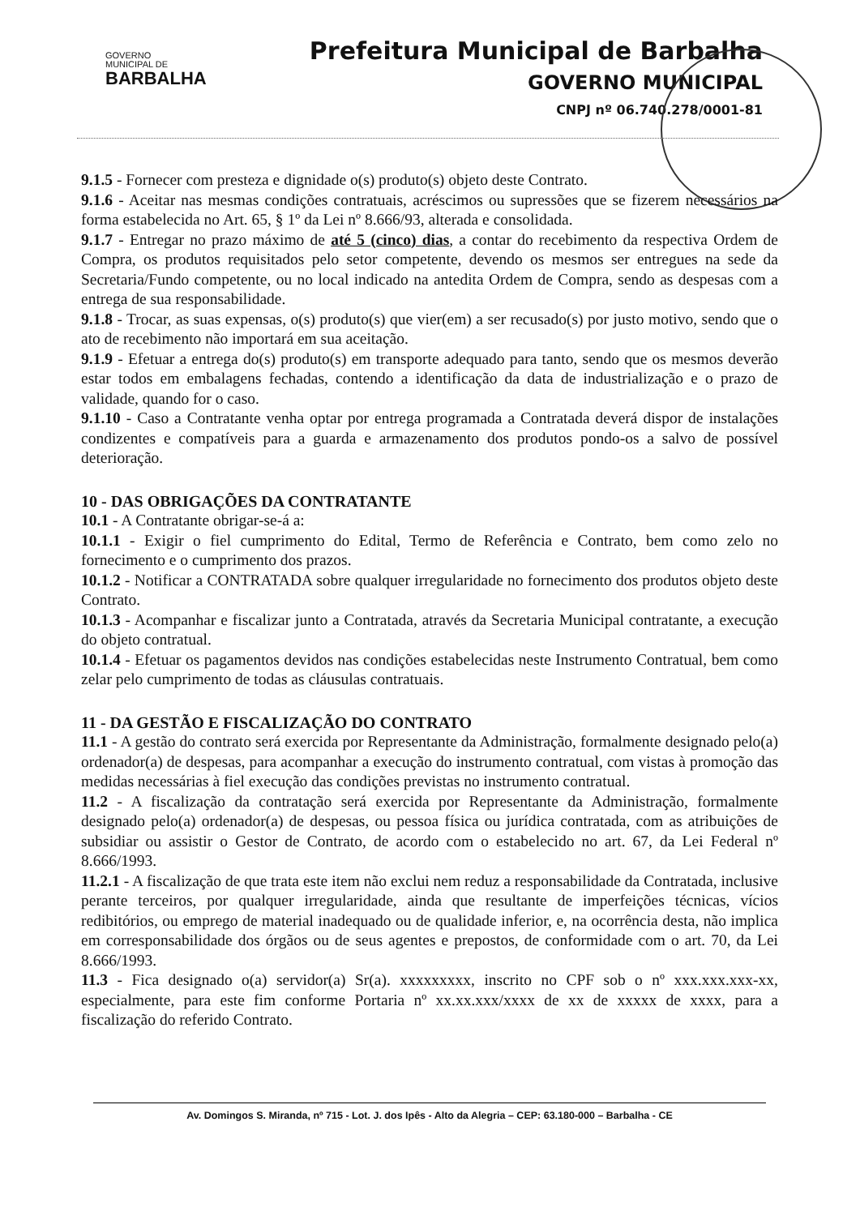GOVERNO
MUNICIPAL DE
BARBALHA
Prefeitura Municipal de Barbalha
GOVERNO MUNICIPAL
CNPJ nº 06.740.278/0001-81
9.1.5 - Fornecer com presteza e dignidade o(s) produto(s) objeto deste Contrato.
9.1.6 - Aceitar nas mesmas condições contratuais, acréscimos ou supressões que se fizerem necessários na forma estabelecida no Art. 65, § 1º da Lei nº 8.666/93, alterada e consolidada.
9.1.7 - Entregar no prazo máximo de até 5 (cinco) dias, a contar do recebimento da respectiva Ordem de Compra, os produtos requisitados pelo setor competente, devendo os mesmos ser entregues na sede da Secretaria/Fundo competente, ou no local indicado na antedita Ordem de Compra, sendo as despesas com a entrega de sua responsabilidade.
9.1.8 - Trocar, as suas expensas, o(s) produto(s) que vier(em) a ser recusado(s) por justo motivo, sendo que o ato de recebimento não importará em sua aceitação.
9.1.9 - Efetuar a entrega do(s) produto(s) em transporte adequado para tanto, sendo que os mesmos deverão estar todos em embalagens fechadas, contendo a identificação da data de industrialização e o prazo de validade, quando for o caso.
9.1.10 - Caso a Contratante venha optar por entrega programada a Contratada deverá dispor de instalações condizentes e compatíveis para a guarda e armazenamento dos produtos pondo-os a salvo de possível deterioração.
10 - DAS OBRIGAÇÕES DA CONTRATANTE
10.1 - A Contratante obrigar-se-á a:
10.1.1 - Exigir o fiel cumprimento do Edital, Termo de Referência e Contrato, bem como zelo no fornecimento e o cumprimento dos prazos.
10.1.2 - Notificar a CONTRATADA sobre qualquer irregularidade no fornecimento dos produtos objeto deste Contrato.
10.1.3 - Acompanhar e fiscalizar junto a Contratada, através da Secretaria Municipal contratante, a execução do objeto contratual.
10.1.4 - Efetuar os pagamentos devidos nas condições estabelecidas neste Instrumento Contratual, bem como zelar pelo cumprimento de todas as cláusulas contratuais.
11 - DA GESTÃO E FISCALIZAÇÃO DO CONTRATO
11.1 - A gestão do contrato será exercida por Representante da Administração, formalmente designado pelo(a) ordenador(a) de despesas, para acompanhar a execução do instrumento contratual, com vistas à promoção das medidas necessárias à fiel execução das condições previstas no instrumento contratual.
11.2 - A fiscalização da contratação será exercida por Representante da Administração, formalmente designado pelo(a) ordenador(a) de despesas, ou pessoa física ou jurídica contratada, com as atribuições de subsidiar ou assistir o Gestor de Contrato, de acordo com o estabelecido no art. 67, da Lei Federal nº 8.666/1993.
11.2.1 - A fiscalização de que trata este item não exclui nem reduz a responsabilidade da Contratada, inclusive perante terceiros, por qualquer irregularidade, ainda que resultante de imperfeições técnicas, vícios redibitórios, ou emprego de material inadequado ou de qualidade inferior, e, na ocorrência desta, não implica em corresponsabilidade dos órgãos ou de seus agentes e prepostos, de conformidade com o art. 70, da Lei 8.666/1993.
11.3 - Fica designado o(a) servidor(a) Sr(a). xxxxxxxxx, inscrito no CPF sob o nº xxx.xxx.xxx-xx, especialmente, para este fim conforme Portaria nº xx.xx.xxx/xxxx de xx de xxxxx de xxxx, para a fiscalização do referido Contrato.
Av. Domingos S. Miranda, nº 715 - Lot. J. dos Ipês - Alto da Alegria – CEP: 63.180-000 – Barbalha - CE